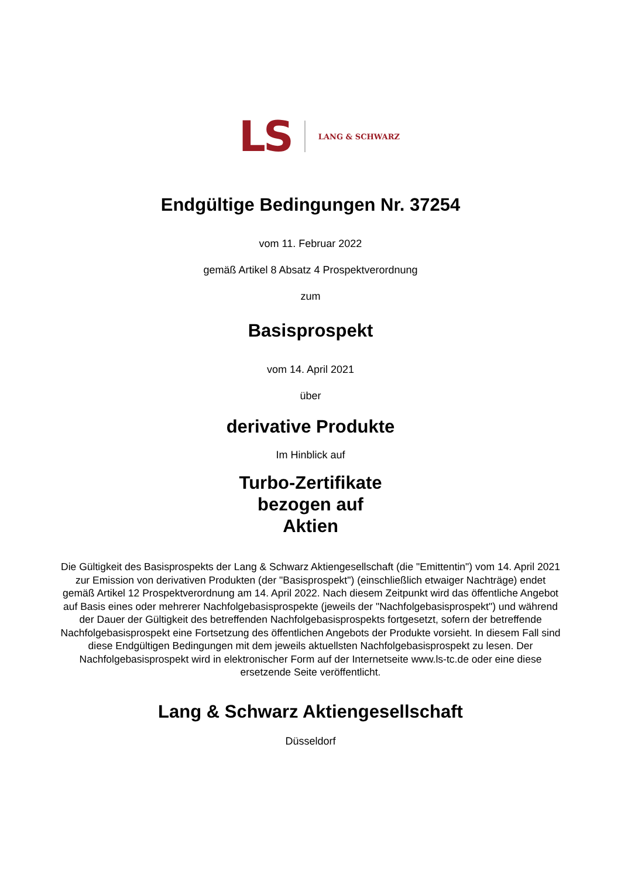LS LANG & SCHWARZ
Endgültige Bedingungen Nr. 37254
vom 11. Februar 2022
gemäß Artikel 8 Absatz 4 Prospektverordnung
zum
Basisprospekt
vom 14. April 2021
über
derivative Produkte
Im Hinblick auf
Turbo-Zertifikate
bezogen auf
Aktien
Die Gültigkeit des Basisprospekts der Lang & Schwarz Aktiengesellschaft (die "Emittentin") vom 14. April 2021 zur Emission von derivativen Produkten (der "Basisprospekt") (einschließlich etwaiger Nachträge) endet gemäß Artikel 12 Prospektverordnung am 14. April 2022. Nach diesem Zeitpunkt wird das öffentliche Angebot auf Basis eines oder mehrerer Nachfolgebasisprospekte (jeweils der "Nachfolgebasisprospekt") und während der Dauer der Gültigkeit des betreffenden Nachfolgebasisprospekts fortgesetzt, sofern der betreffende Nachfolgebasisprospekt eine Fortsetzung des öffentlichen Angebots der Produkte vorsieht. In diesem Fall sind diese Endgültigen Bedingungen mit dem jeweils aktuellsten Nachfolgebasisprospekt zu lesen. Der Nachfolgebasisprospekt wird in elektronischer Form auf der Internetseite www.ls-tc.de oder eine diese ersetzende Seite veröffentlicht.
Lang & Schwarz Aktiengesellschaft
Düsseldorf